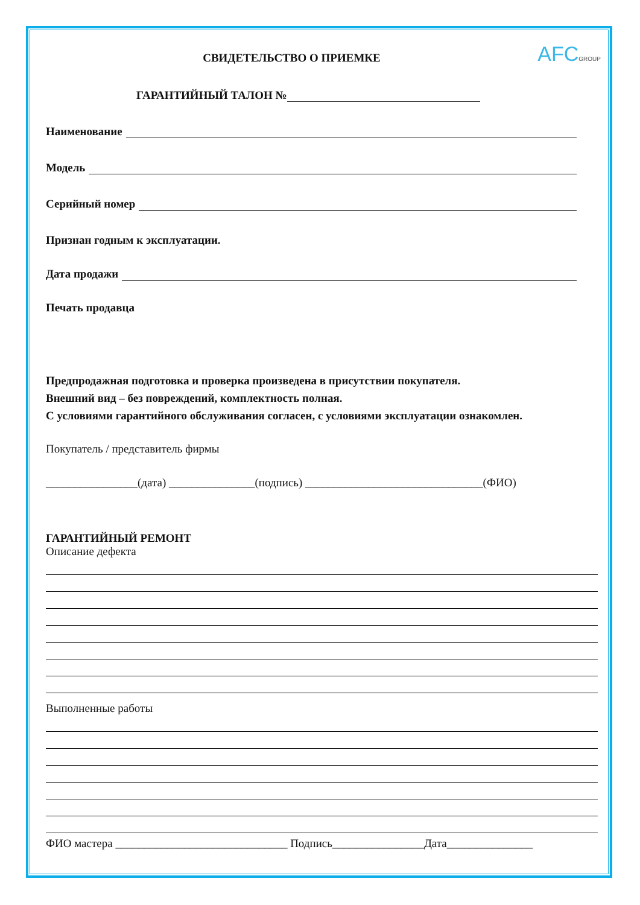AFCGROUP
СВИДЕТЕЛЬСТВО О ПРИЕМКЕ
ГАРАНТИЙНЫЙ ТАЛОН №
Наименование
Модель
Серийный номер
Признан годным к эксплуатации.
Дата продажи
Печать продавца
Предпродажная подготовка и проверка произведена в присутствии покупателя.
Внешний вид – без повреждений, комплектность полная.
С условиями гарантийного обслуживания согласен, с условиями эксплуатации ознакомлен.
Покупатель / представитель фирмы
________________(дата) _______________(подпись) _______________________________(ФИО)
ГАРАНТИЙНЫЙ РЕМОНТ
Описание дефекта
Выполненные работы
ФИО мастера ______________________________ Подпись________________Дата_______________